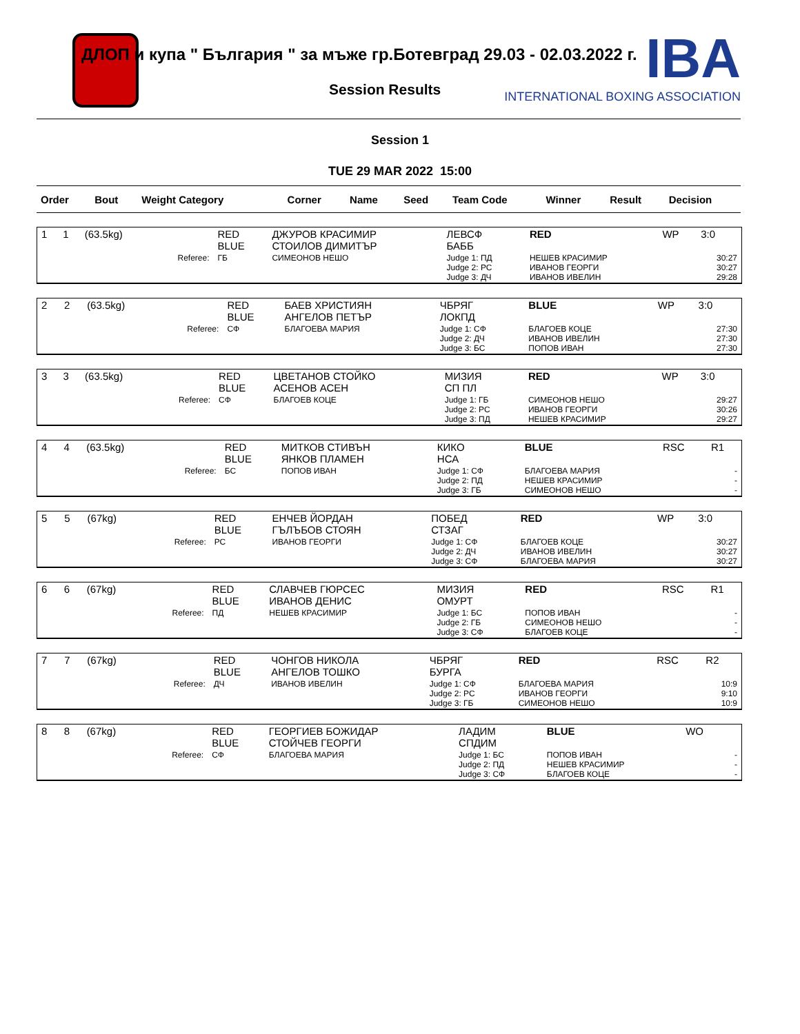ДЛОП и купа " България " за мъже гр.Ботевград 29.03 - 02.03.2022 г.
Session Results
IBA
INTERNATIONAL BOXING ASSOCIATION
Session 1
TUE 29 MAR 2022 15:00
| Order | Bout | Weight Category | | Corner | Name | Seed | Team Code | Winner | Result | Decision |
| --- | --- | --- | --- | --- | --- | --- | --- | --- | --- | --- |
| 1 | 1 | (63.5kg) | | RED BLUE | ДЖУРОВ КРАСИМИР СТОИЛОВ ДИМИТЪР | ЛЕВСФ БАББ | RED | WP | 3:0 |
| | | | Referee: | ГБ | СИМЕОНОВ НЕШО | Judge 1: ПД Judge 2: РС Judge 3: ДЧ | НЕШЕВ КРАСИМИР ИВАНОВ ГЕОРГИ ИВАНОВ ИВЕЛИН | | 30:27 30:27 29:28 |
| 2 | 2 | (63.5kg) | | RED BLUE | БАЕВ ХРИСТИЯН АНГЕЛОВ ПЕТЪР | ЧБРЯГ ЛОКПД | BLUE | WP | 3:0 |
| | | | Referee: | СФ | БЛАГОЕВА МАРИЯ | Judge 1: СФ Judge 2: ДЧ Judge 3: БС | БЛАГОЕВ КОЦЕ ИВАНОВ ИВЕЛИН ПОПОВ ИВАН | | 27:30 27:30 27:30 |
| 3 | 3 | (63.5kg) | | RED BLUE | ЦВЕТАНОВ СТОЙКО АСЕНОВ АСЕН | МИЗИЯ СП ПЛ | RED | WP | 3:0 |
| | | | Referee: | СФ | БЛАГОЕВ КОЦЕ | Judge 1: ГБ Judge 2: РС Judge 3: ПД | СИМЕОНОВ НЕШО ИВАНОВ ГЕОРГИ НЕШЕВ КРАСИМИР | | 29:27 30:26 29:27 |
| 4 | 4 | (63.5kg) | | RED BLUE | МИТКОВ СТИВЪН ЯНКОВ ПЛАМЕН | КИКО НСА | BLUE | RSC | R1 |
| | | | Referee: | БС | ПОПОВ ИВАН | Judge 1: СФ Judge 2: ПД Judge 3: ГБ | БЛАГОЕВА МАРИЯ НЕШЕВ КРАСИМИР СИМЕОНОВ НЕШО | | - - - |
| 5 | 5 | (67kg) | | RED BLUE | ЕНЧЕВ ЙОРДАН ГЪЛЪБОВ СТОЯН | ПОБЕД СТЗАГ | RED | WP | 3:0 |
| | | | Referee: | РС | ИВАНОВ ГЕОРГИ | Judge 1: СФ Judge 2: ДЧ Judge 3: СФ | БЛАГОЕВ КОЦЕ ИВАНОВ ИВЕЛИН БЛАГОЕВА МАРИЯ | | 30:27 30:27 30:27 |
| 6 | 6 | (67kg) | | RED BLUE | СЛАВЧЕВ ГЮРСЕС ИВАНОВ ДЕНИС | МИЗИЯ ОМУРТ | RED | RSC | R1 |
| | | | Referee: | ПД | НЕШЕВ КРАСИМИР | Judge 1: БС Judge 2: ГБ Judge 3: СФ | ПОПОВ ИВАН СИМЕОНОВ НЕШО БЛАГОЕВ КОЦЕ | | - - - |
| 7 | 7 | (67kg) | | RED BLUE | ЧОНГОВ НИКОЛА АНГЕЛОВ ТОШКО | ЧБРЯГ БУРГА | RED | RSC | R2 |
| | | | Referee: | ДЧ | ИВАНОВ ИВЕЛИН | Judge 1: СФ Judge 2: РС Judge 3: ГБ | БЛАГОЕВА МАРИЯ ИВАНОВ ГЕОРГИ СИМЕОНОВ НЕШО | | 10:9 9:10 10:9 |
| 8 | 8 | (67kg) | | RED BLUE | ГЕОРГИЕВ БОЖИДАР СТОЙЧЕВ ГЕОРГИ | ЛАДИМ СПДИМ | BLUE | WO | |
| | | | Referee: | СФ | БЛАГОЕВА МАРИЯ | Judge 1: БС Judge 2: ПД Judge 3: СФ | ПОПОВ ИВАН НЕШЕВ КРАСИМИР БЛАГОЕВ КОЦЕ | | - - - |